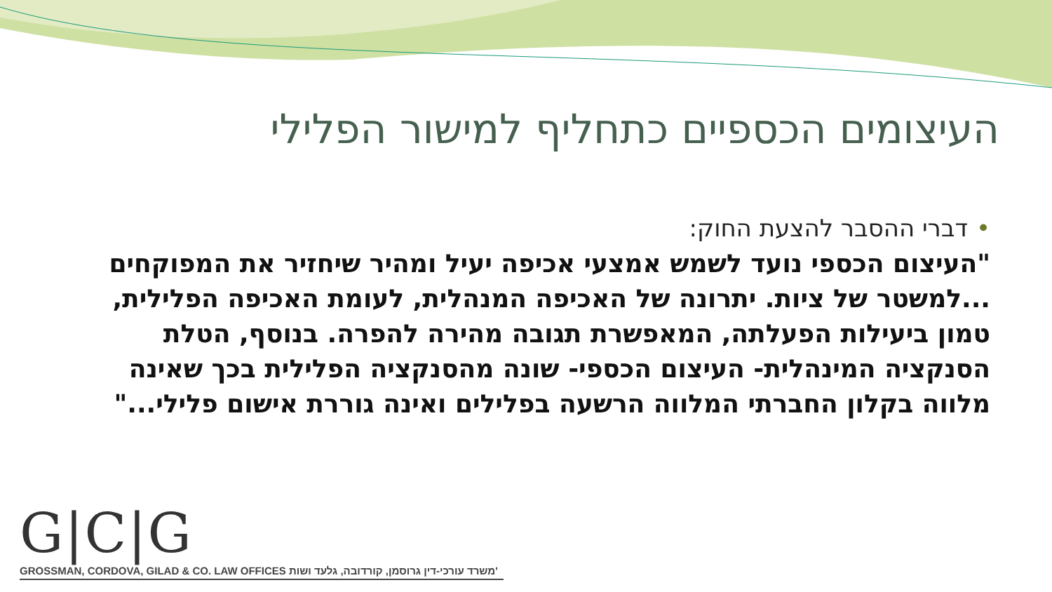העיצומים הכספיים כתחליף למישור הפלילי
•דברי ההסבר להצעת החוק:
"העיצום הכספי נועד לשמש אמצעי אכיפה יעיל ומהיר שיחזיר את המפוקחים ...למשטר של ציות. יתרונה של האכיפה המנהלית, לעומת האכיפה הפלילית, טמון ביעילות הפעלתה, המאפשרת תגובה מהירה להפרה. בנוסף, הטלת הסנקציה המינהלית- העיצום הכספי- שונה מהסנקציה הפלילית בכך שאינה מלווה בקלון החברתי המלווה הרשעה בפלילים ואינה גוררת אישום פלילי..."
G|C|G
GROSSMAN, CORDOVA, GILAD & CO. LAW OFFICES משרד עורכי-דין גרוסמן, קורדובה, גלעד ושות'